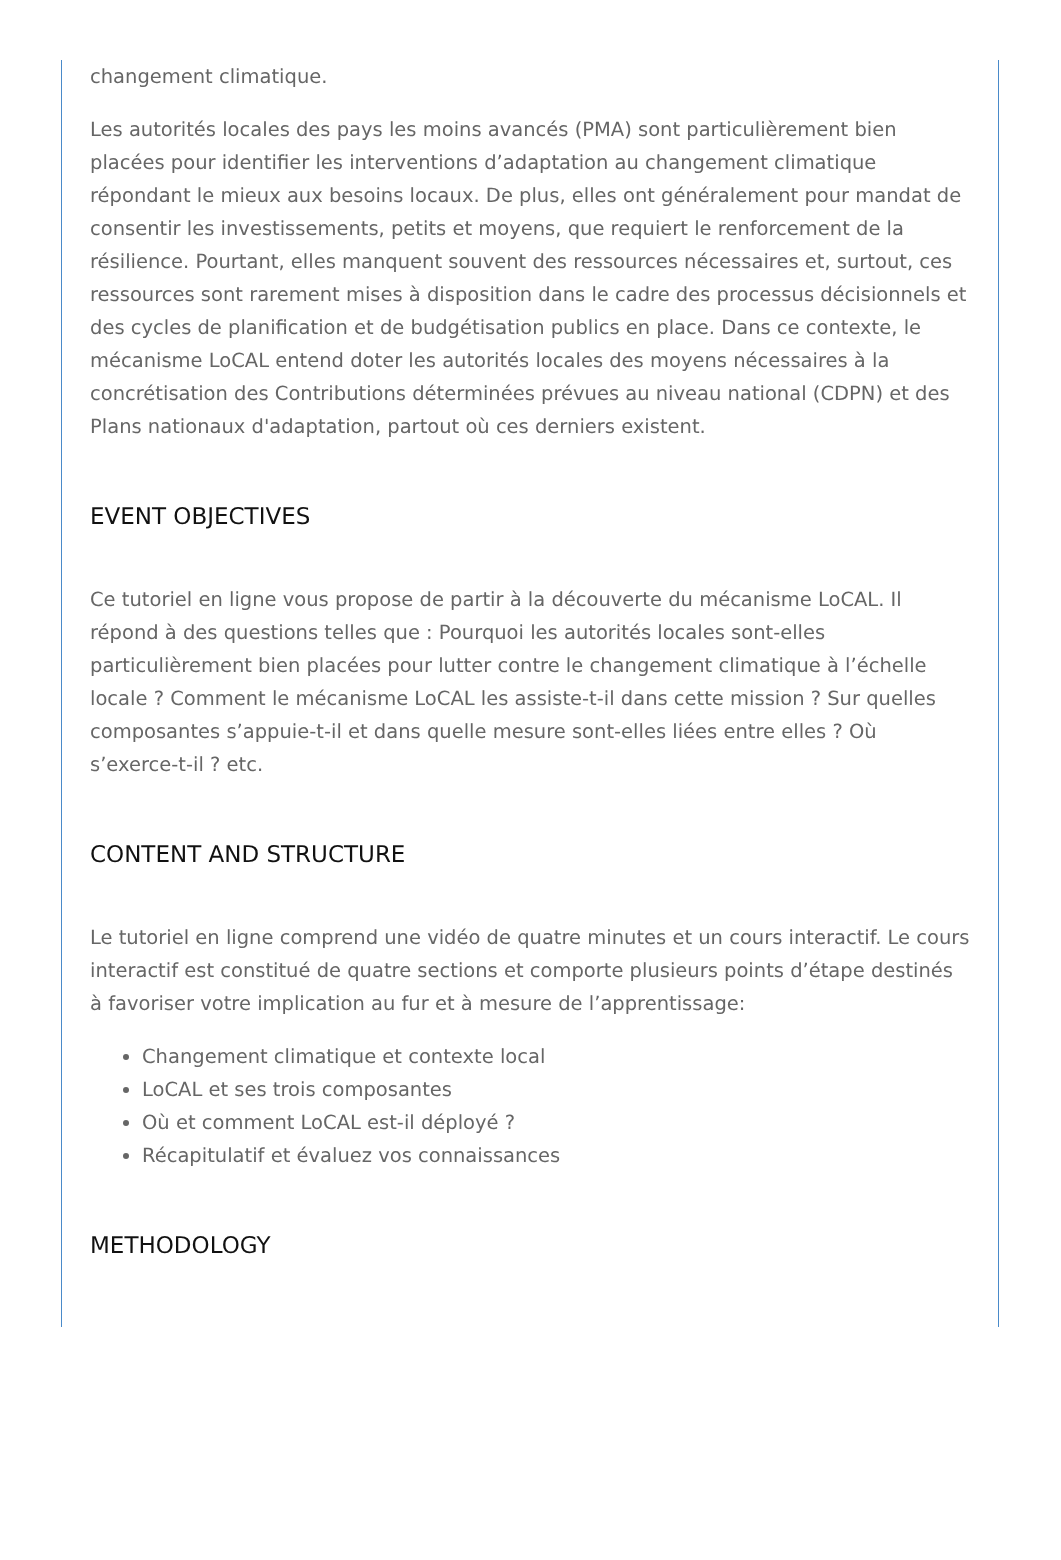changement climatique.
Les autorités locales des pays les moins avancés (PMA) sont particulièrement bien placées pour identifier les interventions d’adaptation au changement climatique répondant le mieux aux besoins locaux. De plus, elles ont généralement pour mandat de consentir les investissements, petits et moyens, que requiert le renforcement de la résilience. Pourtant, elles manquent souvent des ressources nécessaires et, surtout, ces ressources sont rarement mises à disposition dans le cadre des processus décisionnels et des cycles de planification et de budgétisation publics en place. Dans ce contexte, le mécanisme LoCAL entend doter les autorités locales des moyens nécessaires à la concrétisation des Contributions déterminées prévues au niveau national (CDPN) et des Plans nationaux d'adaptation, partout où ces derniers existent.
EVENT OBJECTIVES
Ce tutoriel en ligne vous propose de partir à la découverte du mécanisme LoCAL. Il répond à des questions telles que : Pourquoi les autorités locales sont-elles particulièrement bien placées pour lutter contre le changement climatique à l’échelle locale ? Comment le mécanisme LoCAL les assiste-t-il dans cette mission ? Sur quelles composantes s’appuie-t-il et dans quelle mesure sont-elles liées entre elles ? Où s’exerce-t-il ? etc.
CONTENT AND STRUCTURE
Le tutoriel en ligne comprend une vidéo de quatre minutes et un cours interactif. Le cours interactif est constitué de quatre sections et comporte plusieurs points d’étape destinés à favoriser votre implication au fur et à mesure de l’apprentissage:
Changement climatique et contexte local
LoCAL et ses trois composantes
Où et comment LoCAL est-il déployé ?
Récapitulatif et évaluez vos connaissances
METHODOLOGY